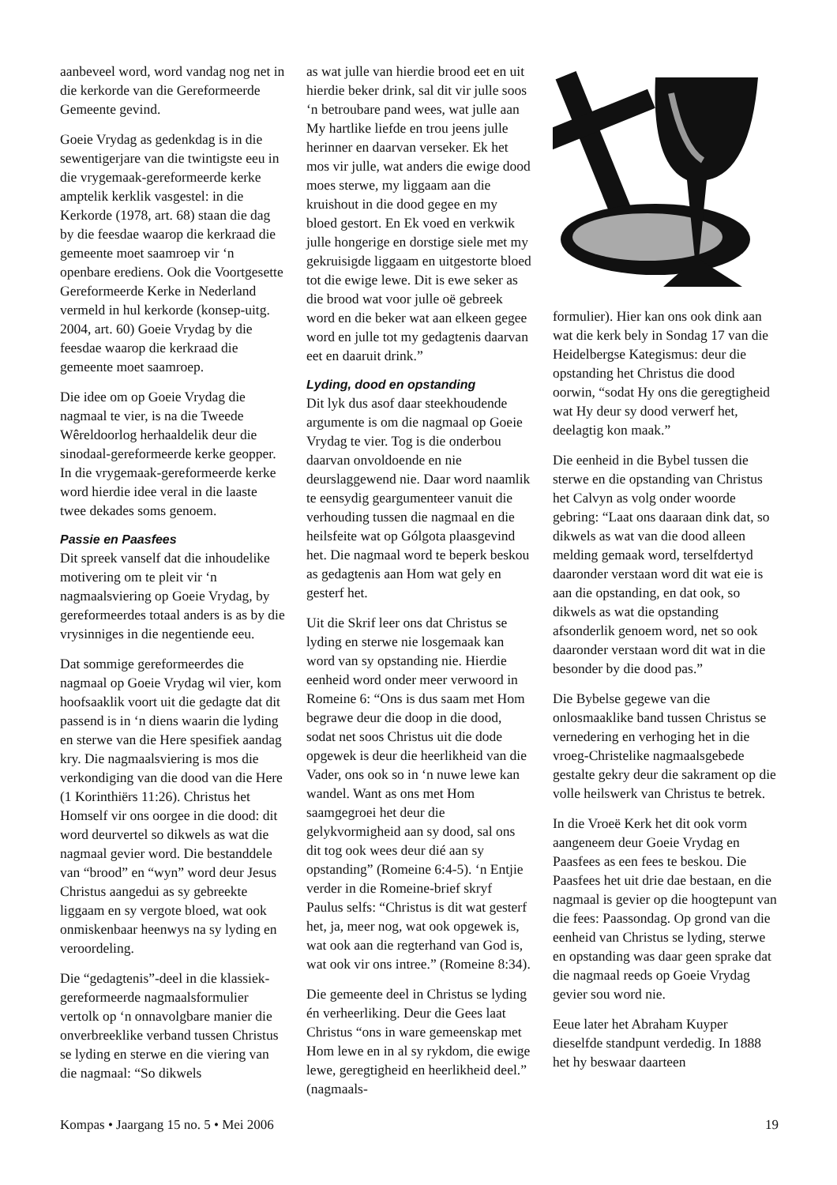aanbeveel word, word vandag nog net in die kerkorde van die Gereformeerde Gemeente gevind.
Goeie Vrydag as gedenkdag is in die sewentigerjare van die twintigste eeu in die vrygemaak-gereformeerde kerke amptelik kerklik vasgestel: in die Kerkorde (1978, art. 68) staan die dag by die feesdae waarop die kerkraad die gemeente moet saamroep vir ‘n openbare erediens. Ook die Voortgesette Gereformeerde Kerke in Nederland vermeld in hul kerkorde (konsep-uitg. 2004, art. 60) Goeie Vrydag by die feesdae waarop die kerkraad die gemeente moet saamroep.
Die idee om op Goeie Vrydag die nagmaal te vier, is na die Tweede Wêreldoorlog herhaaldelik deur die sinodaal-gereformeerde kerke geopper. In die vrygemaak-gereformeerde kerke word hierdie idee veral in die laaste twee dekades soms genoem.
Passie en Paasfees
Dit spreek vanself dat die inhoudelike motivering om te pleit vir ‘n nagmaalsviering op Goeie Vrydag, by gereformeerdes totaal anders is as by die vrysinniges in die negentiende eeu.
Dat sommige gereformeerdes die nagmaal op Goeie Vrydag wil vier, kom hoofsaaklik voort uit die gedagte dat dit passend is in ‘n diens waarin die lyding en sterwe van die Here spesifiek aandag kry. Die nagmaalsviering is mos die verkondiging van die dood van die Here (1 Korinthiërs 11:26). Christus het Homself vir ons oorgee in die dood: dit word deurvertel so dikwels as wat die nagmaal gevier word. Die bestanddele van “brood” en “wyn” word deur Jesus Christus aangedui as sy gebreekte liggaam en sy vergote bloed, wat ook onmiskenbaar heenwys na sy lyding en veroordeling.
Die “gedagtenis”-deel in die klassiek-gereformeerde nagmaalsformulier vertolk op ‘n onnavolgbare manier die onverbreeklike verband tussen Christus se lyding en sterwe en die viering van die nagmaal: “So dikwels
as wat julle van hierdie brood eet en uit hierdie beker drink, sal dit vir julle soos ‘n betroubare pand wees, wat julle aan My hartlike liefde en trou jeens julle herinner en daarvan verseker. Ek het mos vir julle, wat anders die ewige dood moes sterwe, my liggaam aan die kruishout in die dood gegee en my bloed gestort. En Ek voed en verkwik julle hongerige en dorstige siele met my gekruisigde liggaam en uitgestorte bloed tot die ewige lewe. Dit is ewe seker as die brood wat voor julle oë gebreek word en die beker wat aan elkeen gegee word en julle tot my gedagtenis daarvan eet en daaruit drink.”
Lyding, dood en opstanding
Dit lyk dus asof daar steekhoudende argumente is om die nagmaal op Goeie Vrydag te vier. Tog is die onderbou daarvan onvoldoende en nie deurslaggewend nie. Daar word naamlik te eensydig geargumenteer vanuit die verhouding tussen die nagmaal en die heilsfeite wat op Gólgota plaasgevind het. Die nagmaal word te beperk beskou as gedagtenis aan Hom wat gely en gesterf het.
Uit die Skrif leer ons dat Christus se lyding en sterwe nie losgemaak kan word van sy opstanding nie. Hierdie eenheid word onder meer verwoord in Romeine 6: “Ons is dus saam met Hom begrawe deur die doop in die dood, sodat net soos Christus uit die dode opgewek is deur die heerlikheid van die Vader, ons ook so in ‘n nuwe lewe kan wandel. Want as ons met Hom saamgegroei het deur die gelykvormigheid aan sy dood, sal ons dit tog ook wees deur dié aan sy opstanding” (Romeine 6:4-5). ‘n Entjie verder in die Romeine-brief skryf Paulus selfs: “Christus is dit wat gesterf het, ja, meer nog, wat ook opgewek is, wat ook aan die regterhand van God is, wat ook vir ons intree.” (Romeine 8:34).
Die gemeente deel in Christus se lyding én verheerliking. Deur die Gees laat Christus “ons in ware gemeenskap met Hom lewe en in al sy rykdom, die ewige lewe, geregtigheid en heerlikheid deel.” (nagmaals-
formulier). Hier kan ons ook dink aan wat die kerk bely in Sondag 17 van die Heidelbergse Kategismus: deur die opstanding het Christus die dood oorwin, “sodat Hy ons die geregtigheid wat Hy deur sy dood verwerf het, deelagtig kon maak.”
Die eenheid in die Bybel tussen die sterwe en die opstanding van Christus het Calvyn as volg onder woorde gebring: “Laat ons daaraan dink dat, so dikwels as wat van die dood alleen melding gemaak word, terselfdertyd daaronder verstaan word dit wat eie is aan die opstanding, en dat ook, so dikwels as wat die opstanding afsonderlik genoem word, net so ook daaronder verstaan word dit wat in die besonder by die dood pas.”
Die Bybelse gegewe van die onlosmaaklike band tussen Christus se vernedering en verhoging het in die vroeg-Christelike nagmaalsgebede gestalte gekry deur die sakrament op die volle heilswerk van Christus te betrek.
In die Vroeë Kerk het dit ook vorm aangeneem deur Goeie Vrydag en Paasfees as een fees te beskou. Die Paasfees het uit drie dae bestaan, en die nagmaal is gevier op die hoogtepunt van die fees: Paassondag. Op grond van die eenheid van Christus se lyding, sterwe en opstanding was daar geen sprake dat die nagmaal reeds op Goeie Vrydag gevier sou word nie.
Eeue later het Abraham Kuyper dieselfde standpunt verdedig. In 1888 het hy beswaar daarteen
Kompas • Jaargang 15 no. 5 • Mei 2006 19